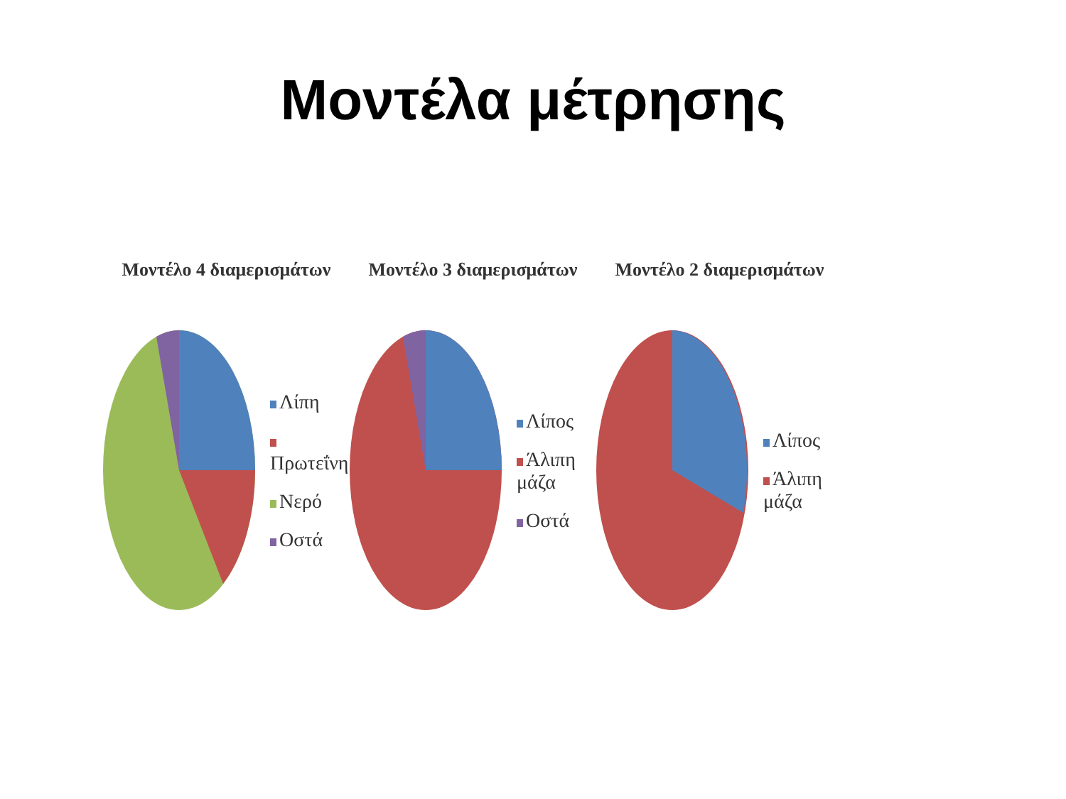Μοντέλα μέτρησης
Μοντέλο 4 διαμερισμάτων
Λίπη
Πρωτεΐνη
Νερό
Οστά
Μοντέλο 3 διαμερισμάτων
Λίπος
Άλιπη μάζα
Οστά
Μοντέλο 2 διαμερισμάτων
Λίπος
Άλιπη μάζα